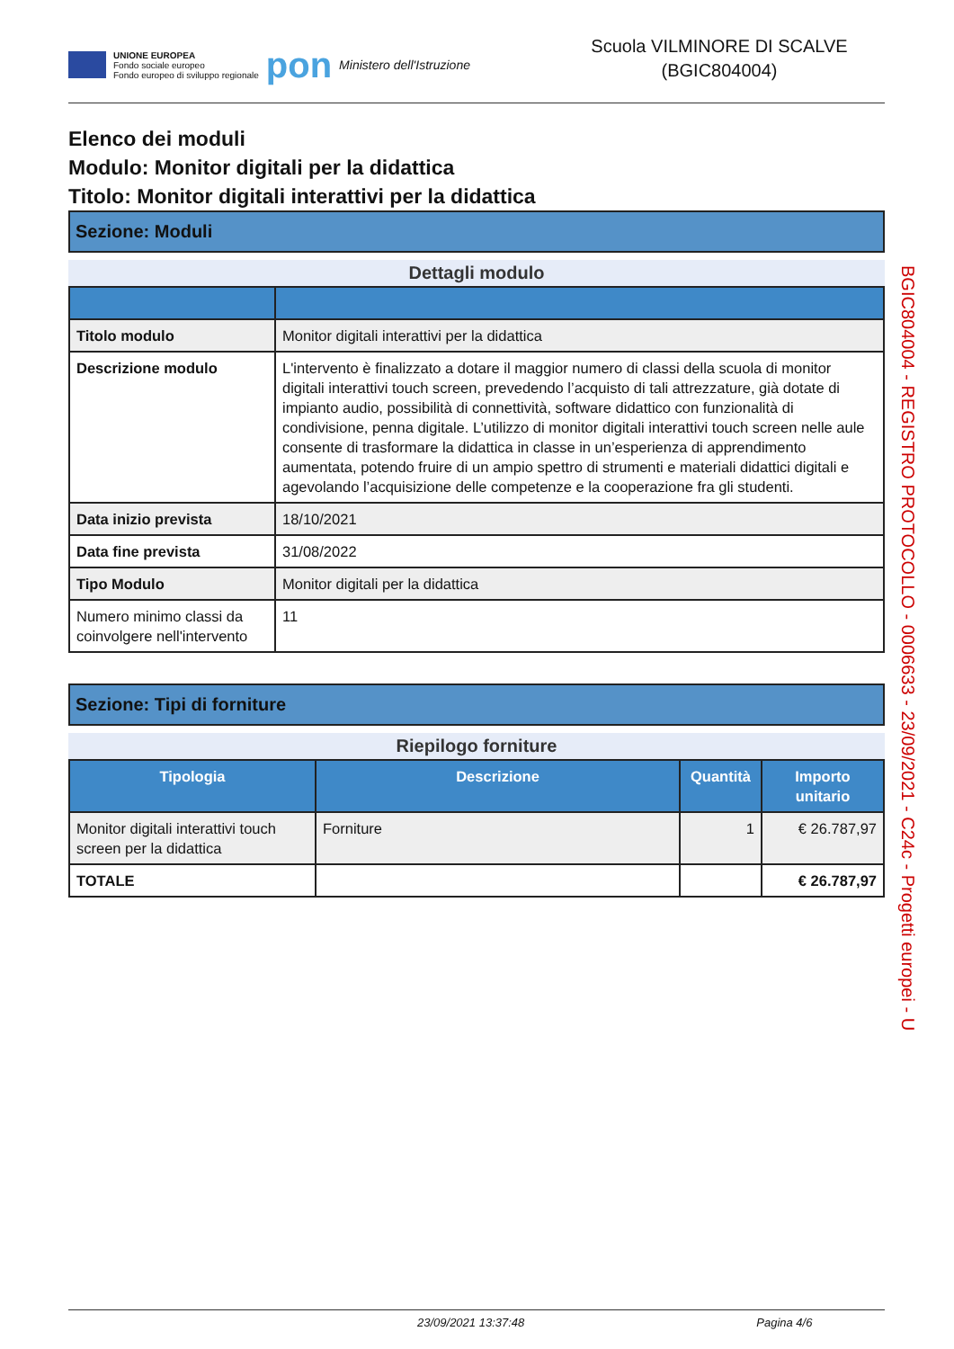UNIONE EUROPEA
Fondo sociale europeo
Fondo europeo di sviluppo regionale
pon
Ministero dell'Istruzione
Scuola VILMINORE DI SCALVE
(BGIC804004)
Elenco dei moduli
Modulo: Monitor digitali per la didattica
Titolo: Monitor digitali interattivi per la didattica
Sezione: Moduli
Dettagli modulo
| Titolo modulo | Monitor digitali interattivi per la didattica |
| Descrizione modulo | L'intervento è finalizzato a dotare il maggior numero di classi della scuola di monitor digitali interattivi touch screen, prevedendo l’acquisto di tali attrezzature, già dotate di impianto audio, possibilità di connettività, software didattico con funzionalità di condivisione, penna digitale. L’utilizzo di monitor digitali interattivi touch screen nelle aule consente di trasformare la didattica in classe in un’esperienza di apprendimento aumentata, potendo fruire di un ampio spettro di strumenti e materiali didattici digitali e agevolando l’acquisizione delle competenze e la cooperazione fra gli studenti. |
| Data inizio prevista | 18/10/2021 |
| Data fine prevista | 31/08/2022 |
| Tipo Modulo | Monitor digitali per la didattica |
| Numero minimo classi da coinvolgere nell'intervento | 11 |
Sezione: Tipi di forniture
Riepilogo forniture
| Tipologia | Descrizione | Quantità | Importo unitario |
| --- | --- | --- | --- |
| Monitor digitali interattivi touch screen per la didattica | Forniture | 1 | € 26.787,97 |
| TOTALE | | | € 26.787,97 |
BGIC804004 - REGISTRO PROTOCOLLO - 0006633 - 23/09/2021 - C24c - Progetti europei - U
23/09/2021 13:37:48 Pagina 4/6